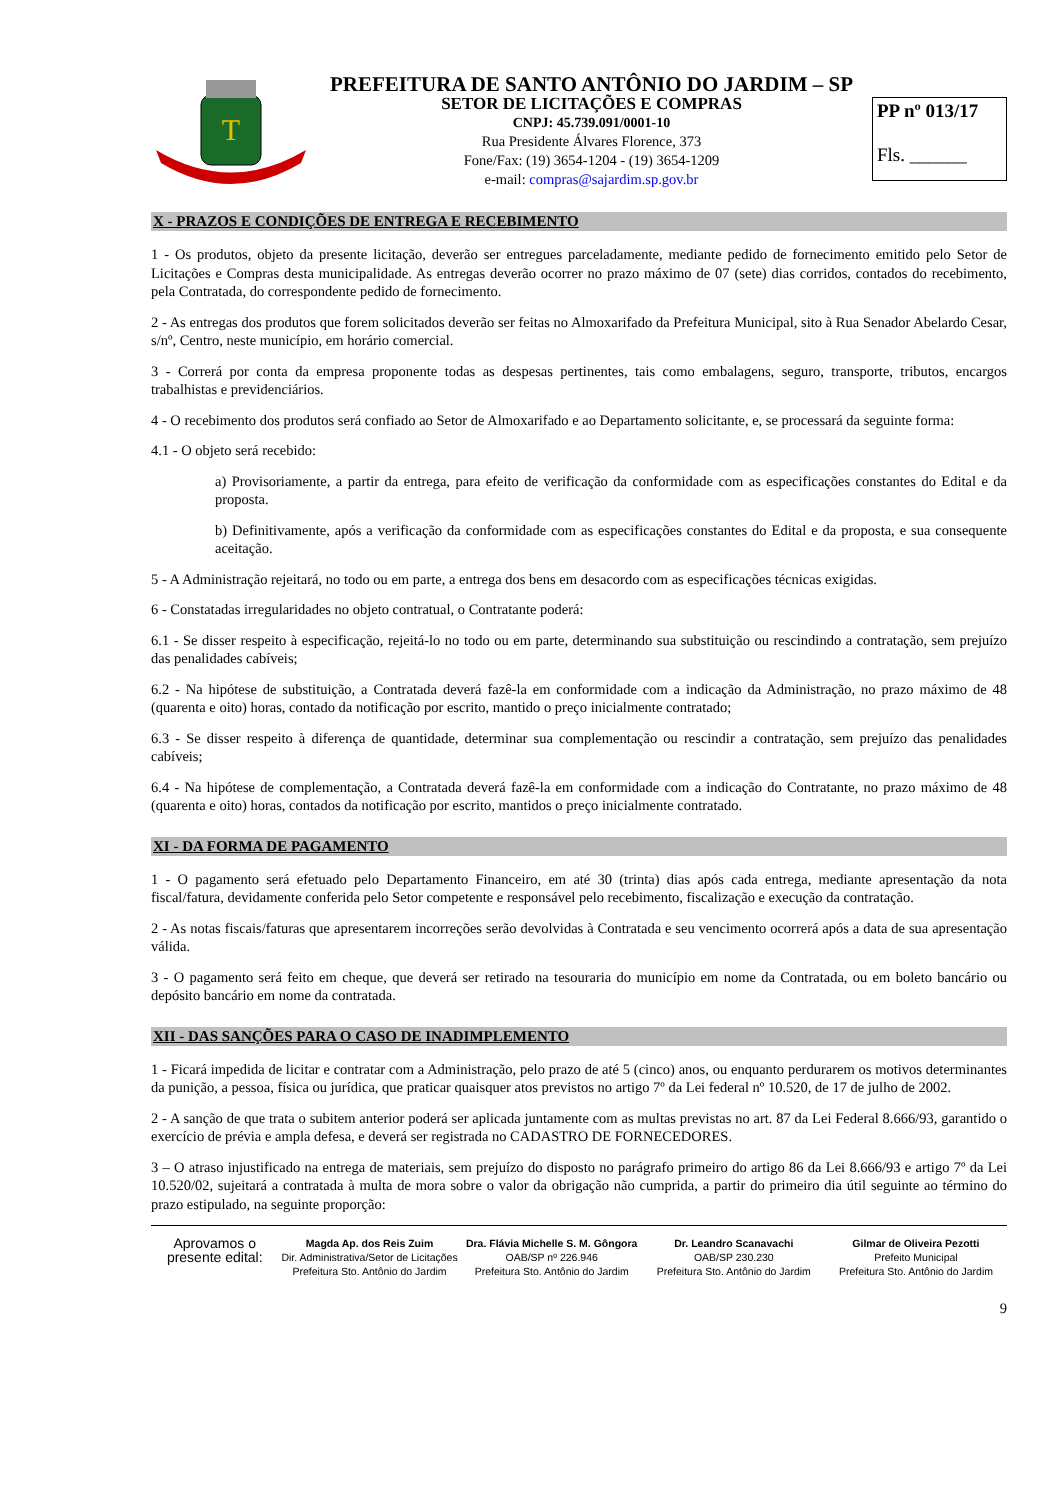T
PREFEITURA DE SANTO ANTÔNIO DO JARDIM – SP
SETOR DE LICITAÇÕES E COMPRAS
CNPJ: 45.739.091/0001-10
Rua Presidente Álvares Florence, 373
Fone/Fax: (19) 3654-1204 - (19) 3654-1209
e-mail: compras@sajardim.sp.gov.br
PP nº 013/17
Fls. ______
X - PRAZOS E CONDIÇÕES DE ENTREGA E RECEBIMENTO
1 - Os produtos, objeto da presente licitação, deverão ser entregues parceladamente, mediante pedido de fornecimento emitido pelo Setor de Licitações e Compras desta municipalidade. As entregas deverão ocorrer no prazo máximo de 07 (sete) dias corridos, contados do recebimento, pela Contratada, do correspondente pedido de fornecimento.
2 - As entregas dos produtos que forem solicitados deverão ser feitas no Almoxarifado da Prefeitura Municipal, sito à Rua Senador Abelardo Cesar, s/nº, Centro, neste município, em horário comercial.
3 - Correrá por conta da empresa proponente todas as despesas pertinentes, tais como embalagens, seguro, transporte, tributos, encargos trabalhistas e previdenciários.
4 - O recebimento dos produtos será confiado ao Setor de Almoxarifado e ao Departamento solicitante, e, se processará da seguinte forma:
4.1 - O objeto será recebido:
a) Provisoriamente, a partir da entrega, para efeito de verificação da conformidade com as especificações constantes do Edital e da proposta.
b) Definitivamente, após a verificação da conformidade com as especificações constantes do Edital e da proposta, e sua consequente aceitação.
5 - A Administração rejeitará, no todo ou em parte, a entrega dos bens em desacordo com as especificações técnicas exigidas.
6 - Constatadas irregularidades no objeto contratual, o Contratante poderá:
6.1 - Se disser respeito à especificação, rejeitá-lo no todo ou em parte, determinando sua substituição ou rescindindo a contratação, sem prejuízo das penalidades cabíveis;
6.2 - Na hipótese de substituição, a Contratada deverá fazê-la em conformidade com a indicação da Administração, no prazo máximo de 48 (quarenta e oito) horas, contado da notificação por escrito, mantido o preço inicialmente contratado;
6.3 - Se disser respeito à diferença de quantidade, determinar sua complementação ou rescindir a contratação, sem prejuízo das penalidades cabíveis;
6.4 - Na hipótese de complementação, a Contratada deverá fazê-la em conformidade com a indicação do Contratante, no prazo máximo de 48 (quarenta e oito) horas, contados da notificação por escrito, mantidos o preço inicialmente contratado.
XI - DA FORMA DE PAGAMENTO
1 - O pagamento será efetuado pelo Departamento Financeiro, em até 30 (trinta) dias após cada entrega, mediante apresentação da nota fiscal/fatura, devidamente conferida pelo Setor competente e responsável pelo recebimento, fiscalização e execução da contratação.
2 - As notas fiscais/faturas que apresentarem incorreções serão devolvidas à Contratada e seu vencimento ocorrerá após a data de sua apresentação válida.
3 - O pagamento será feito em cheque, que deverá ser retirado na tesouraria do município em nome da Contratada, ou em boleto bancário ou depósito bancário em nome da contratada.
XII - DAS SANÇÕES PARA O CASO DE INADIMPLEMENTO
1 - Ficará impedida de licitar e contratar com a Administração, pelo prazo de até 5 (cinco) anos, ou enquanto perdurarem os motivos determinantes da punição, a pessoa, física ou jurídica, que praticar quaisquer atos previstos no artigo 7º da Lei federal nº 10.520, de 17 de julho de 2002.
2 - A sanção de que trata o subitem anterior poderá ser aplicada juntamente com as multas previstas no art. 87 da Lei Federal 8.666/93, garantido o exercício de prévia e ampla defesa, e deverá ser registrada no CADASTRO DE FORNECEDORES.
3 – O atraso injustificado na entrega de materiais, sem prejuízo do disposto no parágrafo primeiro do artigo 86 da Lei 8.666/93 e artigo 7º da Lei 10.520/02, sujeitará a contratada à multa de mora sobre o valor da obrigação não cumprida, a partir do primeiro dia útil seguinte ao término do prazo estipulado, na seguinte proporção:
Aprovamos o
presente edital:
Magda Ap. dos Reis Zuim
Dir. Administrativa/Setor de Licitações
Prefeitura Sto. Antônio do Jardim
Dra. Flávia Michelle S. M. Gôngora
OAB/SP nº 226.946
Prefeitura Sto. Antônio do Jardim
Dr. Leandro Scanavachi
OAB/SP 230.230
Prefeitura Sto. Antônio do Jardim
Gilmar de Oliveira Pezotti
Prefeito Municipal
Prefeitura Sto. Antônio do Jardim
9